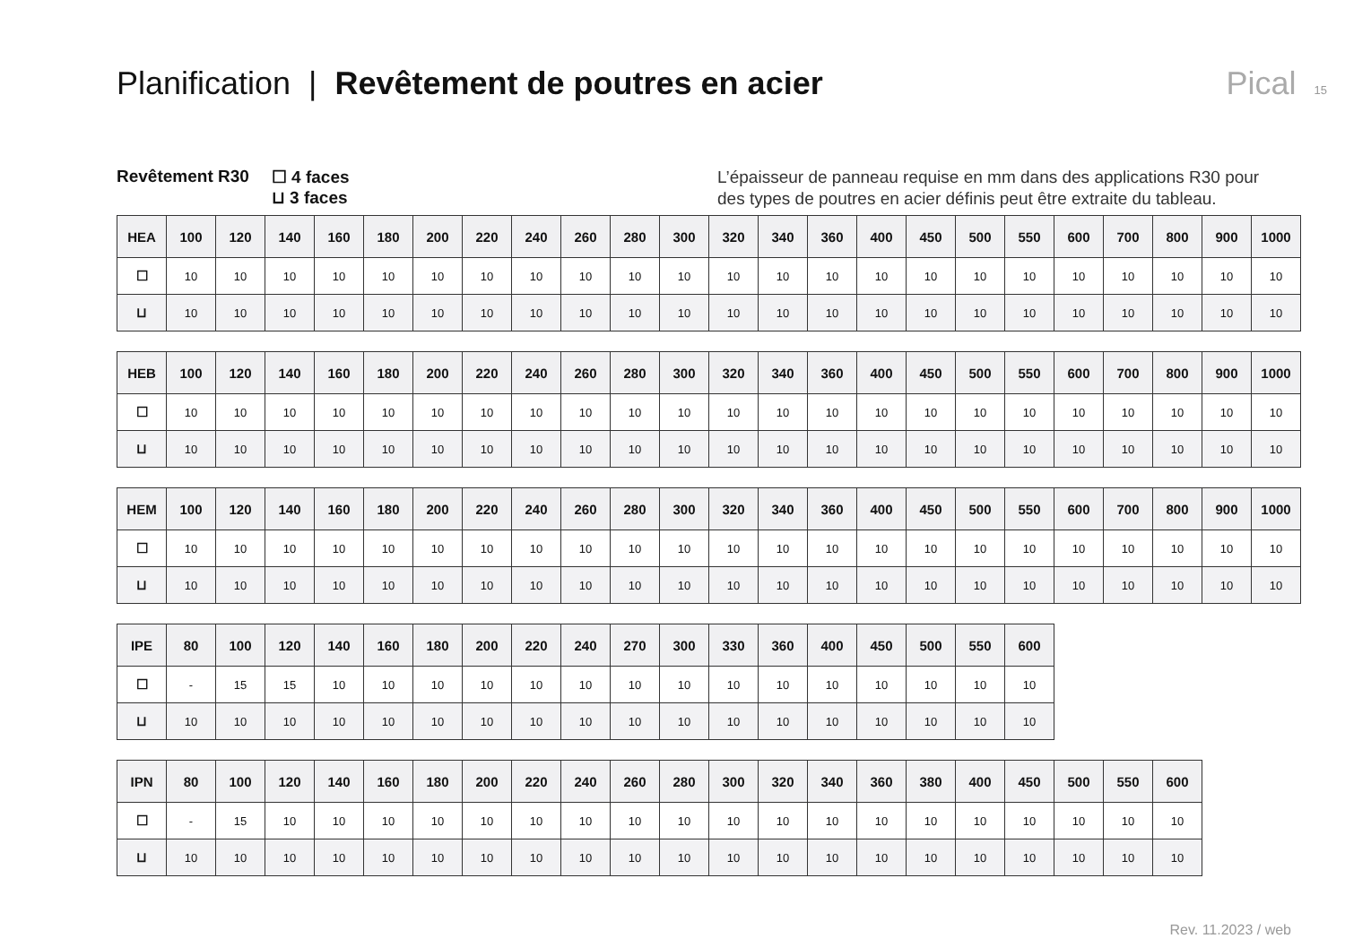Planification | Revêtement de poutres en acier
Pical 15
Revêtement R30 ☐ 4 faces
⊔ 3 faces
L’épaisseur de panneau requise en mm dans des applications R30 pour des types de poutres en acier définis peut être extraite du tableau.
| HEA | 100 | 120 | 140 | 160 | 180 | 200 | 220 | 240 | 260 | 280 | 300 | 320 | 340 | 360 | 400 | 450 | 500 | 550 | 600 | 700 | 800 | 900 | 1000 |
| --- | --- | --- | --- | --- | --- | --- | --- | --- | --- | --- | --- | --- | --- | --- | --- | --- | --- | --- | --- | --- | --- | --- | --- |
| ☐ | 10 | 10 | 10 | 10 | 10 | 10 | 10 | 10 | 10 | 10 | 10 | 10 | 10 | 10 | 10 | 10 | 10 | 10 | 10 | 10 | 10 | 10 | 10 |
| ⊔ | 10 | 10 | 10 | 10 | 10 | 10 | 10 | 10 | 10 | 10 | 10 | 10 | 10 | 10 | 10 | 10 | 10 | 10 | 10 | 10 | 10 | 10 | 10 |
| HEB | 100 | 120 | 140 | 160 | 180 | 200 | 220 | 240 | 260 | 280 | 300 | 320 | 340 | 360 | 400 | 450 | 500 | 550 | 600 | 700 | 800 | 900 | 1000 |
| --- | --- | --- | --- | --- | --- | --- | --- | --- | --- | --- | --- | --- | --- | --- | --- | --- | --- | --- | --- | --- | --- | --- | --- |
| ☐ | 10 | 10 | 10 | 10 | 10 | 10 | 10 | 10 | 10 | 10 | 10 | 10 | 10 | 10 | 10 | 10 | 10 | 10 | 10 | 10 | 10 | 10 | 10 |
| ⊔ | 10 | 10 | 10 | 10 | 10 | 10 | 10 | 10 | 10 | 10 | 10 | 10 | 10 | 10 | 10 | 10 | 10 | 10 | 10 | 10 | 10 | 10 | 10 |
| HEM | 100 | 120 | 140 | 160 | 180 | 200 | 220 | 240 | 260 | 280 | 300 | 320 | 340 | 360 | 400 | 450 | 500 | 550 | 600 | 700 | 800 | 900 | 1000 |
| --- | --- | --- | --- | --- | --- | --- | --- | --- | --- | --- | --- | --- | --- | --- | --- | --- | --- | --- | --- | --- | --- | --- | --- |
| ☐ | 10 | 10 | 10 | 10 | 10 | 10 | 10 | 10 | 10 | 10 | 10 | 10 | 10 | 10 | 10 | 10 | 10 | 10 | 10 | 10 | 10 | 10 | 10 |
| ⊔ | 10 | 10 | 10 | 10 | 10 | 10 | 10 | 10 | 10 | 10 | 10 | 10 | 10 | 10 | 10 | 10 | 10 | 10 | 10 | 10 | 10 | 10 | 10 |
| IPE | 80 | 100 | 120 | 140 | 160 | 180 | 200 | 220 | 240 | 270 | 300 | 330 | 360 | 400 | 450 | 500 | 550 | 600 |
| --- | --- | --- | --- | --- | --- | --- | --- | --- | --- | --- | --- | --- | --- | --- | --- | --- | --- | --- |
| ☐ | - | 15 | 15 | 10 | 10 | 10 | 10 | 10 | 10 | 10 | 10 | 10 | 10 | 10 | 10 | 10 | 10 | 10 |
| ⊔ | 10 | 10 | 10 | 10 | 10 | 10 | 10 | 10 | 10 | 10 | 10 | 10 | 10 | 10 | 10 | 10 | 10 | 10 |
| IPN | 80 | 100 | 120 | 140 | 160 | 180 | 200 | 220 | 240 | 260 | 280 | 300 | 320 | 340 | 360 | 380 | 400 | 450 | 500 | 550 | 600 |
| --- | --- | --- | --- | --- | --- | --- | --- | --- | --- | --- | --- | --- | --- | --- | --- | --- | --- | --- | --- | --- | --- |
| ☐ | - | 15 | 10 | 10 | 10 | 10 | 10 | 10 | 10 | 10 | 10 | 10 | 10 | 10 | 10 | 10 | 10 | 10 | 10 | 10 | 10 |
| ⊔ | 10 | 10 | 10 | 10 | 10 | 10 | 10 | 10 | 10 | 10 | 10 | 10 | 10 | 10 | 10 | 10 | 10 | 10 | 10 | 10 | 10 |
Rev. 11.2023 / web